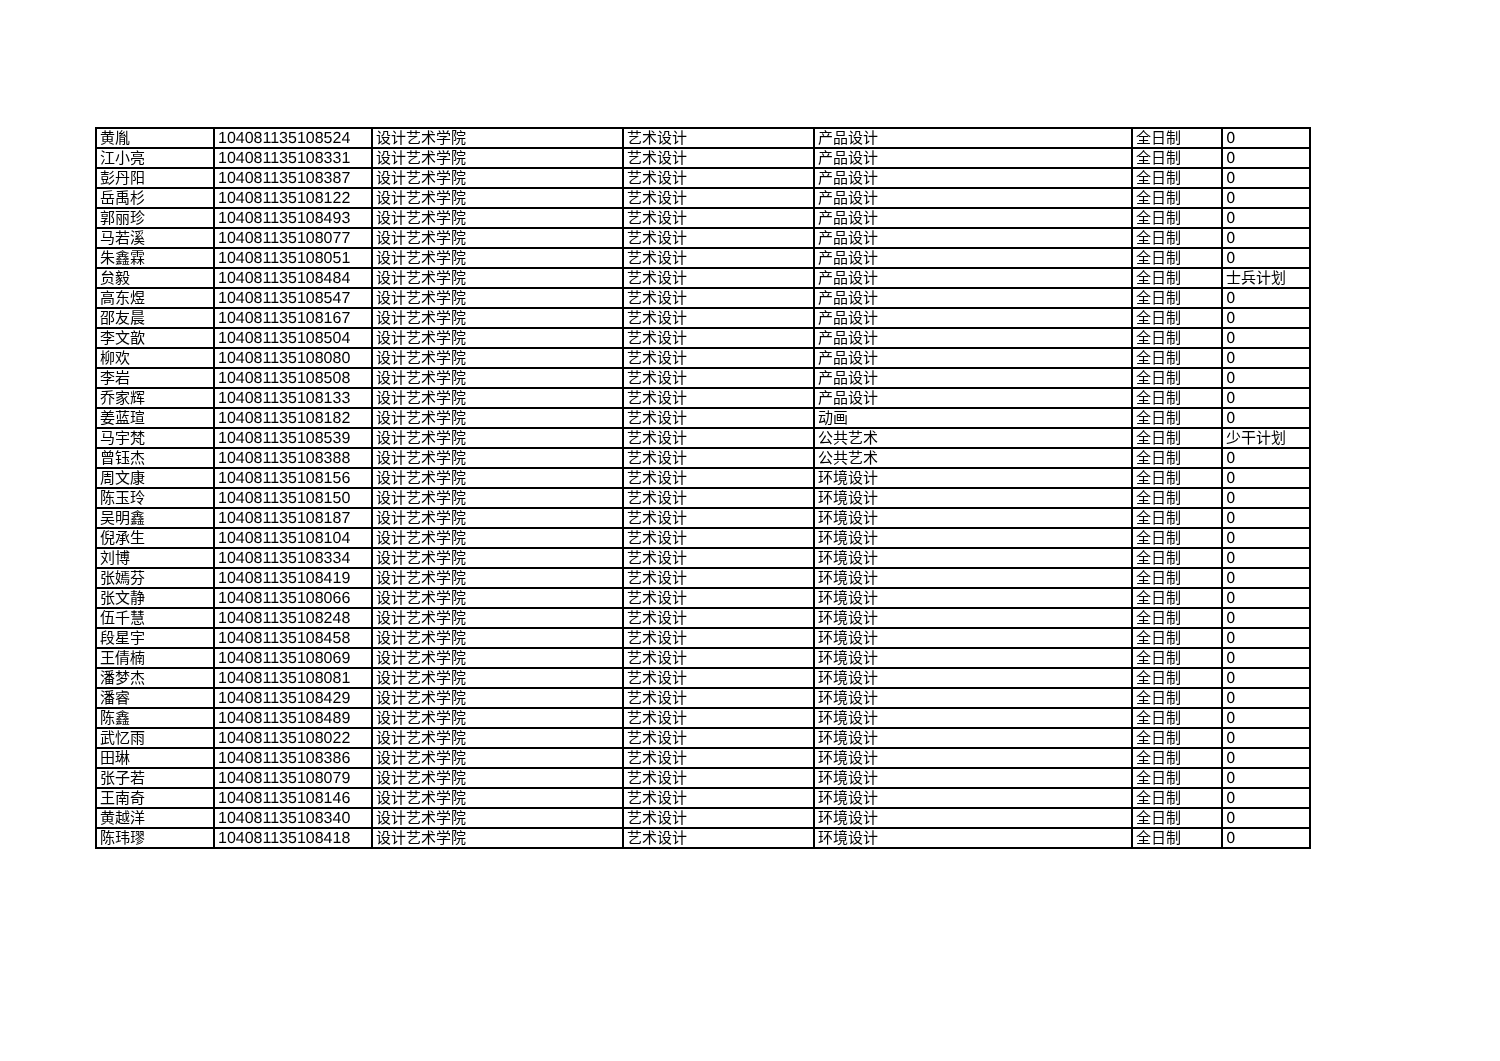| 黄胤 | 104081135108524 | 设计艺术学院 | 艺术设计 | 产品设计 | 全日制 | 0 |
| 江小亮 | 104081135108331 | 设计艺术学院 | 艺术设计 | 产品设计 | 全日制 | 0 |
| 彭丹阳 | 104081135108387 | 设计艺术学院 | 艺术设计 | 产品设计 | 全日制 | 0 |
| 岳禹杉 | 104081135108122 | 设计艺术学院 | 艺术设计 | 产品设计 | 全日制 | 0 |
| 郭丽珍 | 104081135108493 | 设计艺术学院 | 艺术设计 | 产品设计 | 全日制 | 0 |
| 马若溪 | 104081135108077 | 设计艺术学院 | 艺术设计 | 产品设计 | 全日制 | 0 |
| 朱鑫霖 | 104081135108051 | 设计艺术学院 | 艺术设计 | 产品设计 | 全日制 | 0 |
| 贠毅 | 104081135108484 | 设计艺术学院 | 艺术设计 | 产品设计 | 全日制 | 士兵计划 |
| 高东煜 | 104081135108547 | 设计艺术学院 | 艺术设计 | 产品设计 | 全日制 | 0 |
| 邵友晨 | 104081135108167 | 设计艺术学院 | 艺术设计 | 产品设计 | 全日制 | 0 |
| 李文歆 | 104081135108504 | 设计艺术学院 | 艺术设计 | 产品设计 | 全日制 | 0 |
| 柳欢 | 104081135108080 | 设计艺术学院 | 艺术设计 | 产品设计 | 全日制 | 0 |
| 李岩 | 104081135108508 | 设计艺术学院 | 艺术设计 | 产品设计 | 全日制 | 0 |
| 乔家辉 | 104081135108133 | 设计艺术学院 | 艺术设计 | 产品设计 | 全日制 | 0 |
| 姜蓝瑄 | 104081135108182 | 设计艺术学院 | 艺术设计 | 动画 | 全日制 | 0 |
| 马宇梵 | 104081135108539 | 设计艺术学院 | 艺术设计 | 公共艺术 | 全日制 | 少干计划 |
| 曾钰杰 | 104081135108388 | 设计艺术学院 | 艺术设计 | 公共艺术 | 全日制 | 0 |
| 周文康 | 104081135108156 | 设计艺术学院 | 艺术设计 | 环境设计 | 全日制 | 0 |
| 陈玉玲 | 104081135108150 | 设计艺术学院 | 艺术设计 | 环境设计 | 全日制 | 0 |
| 吴明鑫 | 104081135108187 | 设计艺术学院 | 艺术设计 | 环境设计 | 全日制 | 0 |
| 倪承生 | 104081135108104 | 设计艺术学院 | 艺术设计 | 环境设计 | 全日制 | 0 |
| 刘博 | 104081135108334 | 设计艺术学院 | 艺术设计 | 环境设计 | 全日制 | 0 |
| 张嫣芬 | 104081135108419 | 设计艺术学院 | 艺术设计 | 环境设计 | 全日制 | 0 |
| 张文静 | 104081135108066 | 设计艺术学院 | 艺术设计 | 环境设计 | 全日制 | 0 |
| 伍千慧 | 104081135108248 | 设计艺术学院 | 艺术设计 | 环境设计 | 全日制 | 0 |
| 段星宇 | 104081135108458 | 设计艺术学院 | 艺术设计 | 环境设计 | 全日制 | 0 |
| 王倩楠 | 104081135108069 | 设计艺术学院 | 艺术设计 | 环境设计 | 全日制 | 0 |
| 潘梦杰 | 104081135108081 | 设计艺术学院 | 艺术设计 | 环境设计 | 全日制 | 0 |
| 潘睿 | 104081135108429 | 设计艺术学院 | 艺术设计 | 环境设计 | 全日制 | 0 |
| 陈鑫 | 104081135108489 | 设计艺术学院 | 艺术设计 | 环境设计 | 全日制 | 0 |
| 武忆雨 | 104081135108022 | 设计艺术学院 | 艺术设计 | 环境设计 | 全日制 | 0 |
| 田琳 | 104081135108386 | 设计艺术学院 | 艺术设计 | 环境设计 | 全日制 | 0 |
| 张子若 | 104081135108079 | 设计艺术学院 | 艺术设计 | 环境设计 | 全日制 | 0 |
| 王南奇 | 104081135108146 | 设计艺术学院 | 艺术设计 | 环境设计 | 全日制 | 0 |
| 黄越洋 | 104081135108340 | 设计艺术学院 | 艺术设计 | 环境设计 | 全日制 | 0 |
| 陈玮璆 | 104081135108418 | 设计艺术学院 | 艺术设计 | 环境设计 | 全日制 | 0 |